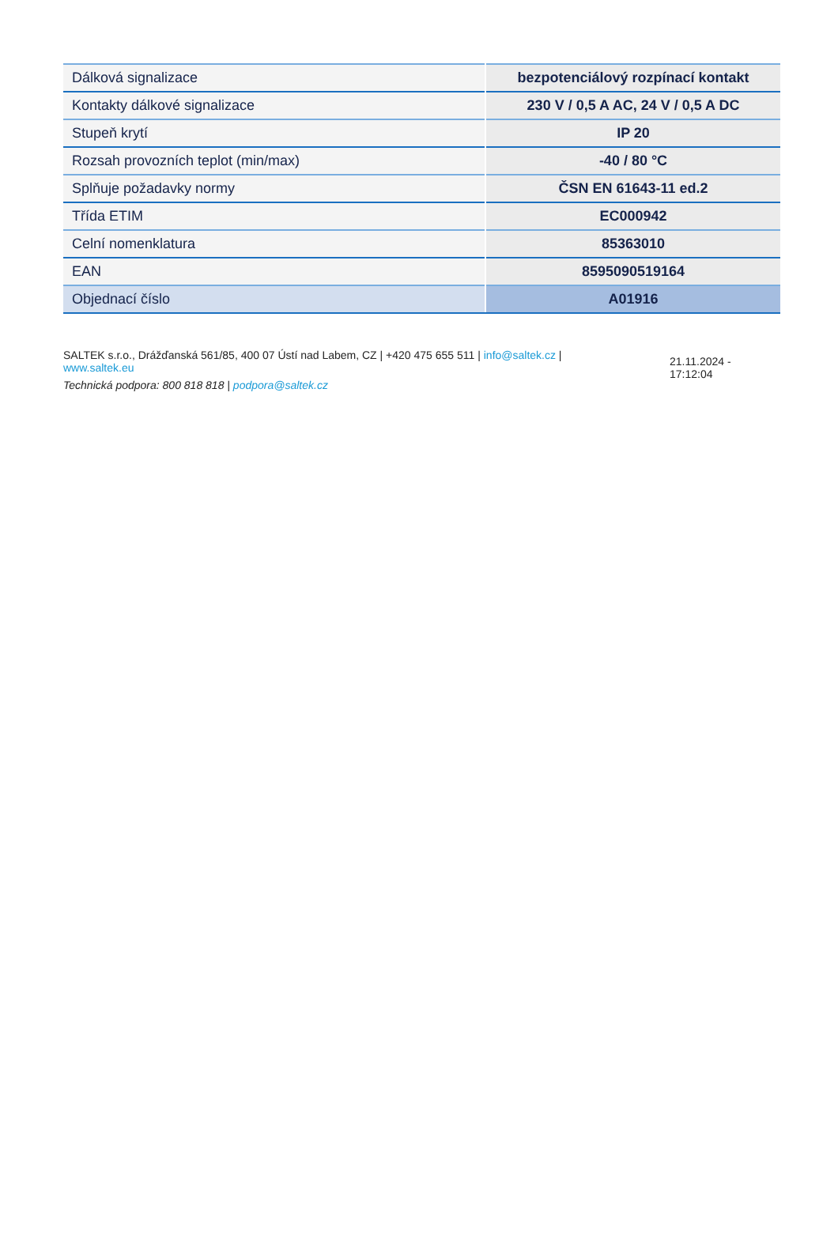| Dálková signalizace | bezpotenciálový rozpínací kontakt |
| Kontakty dálkové signalizace | 230 V / 0,5 A AC, 24 V / 0,5 A DC |
| Stupeň krytí | IP 20 |
| Rozsah provozních teplot (min/max) | -40 / 80 °C |
| Splňuje požadavky normy | ČSN EN 61643-11 ed.2 |
| Třída ETIM | EC000942 |
| Celní nomenklatura | 85363010 |
| EAN | 8595090519164 |
| Objednací číslo | A01916 |
SALTEK s.r.o., Drážďanská 561/85, 400 07 Ústí nad Labem, CZ | +420 475 655 511 | info@saltek.cz |
www.saltek.eu
Technická podpora: 800 818 818 | podpora@saltek.cz
21.11.2024 -
17:12:04